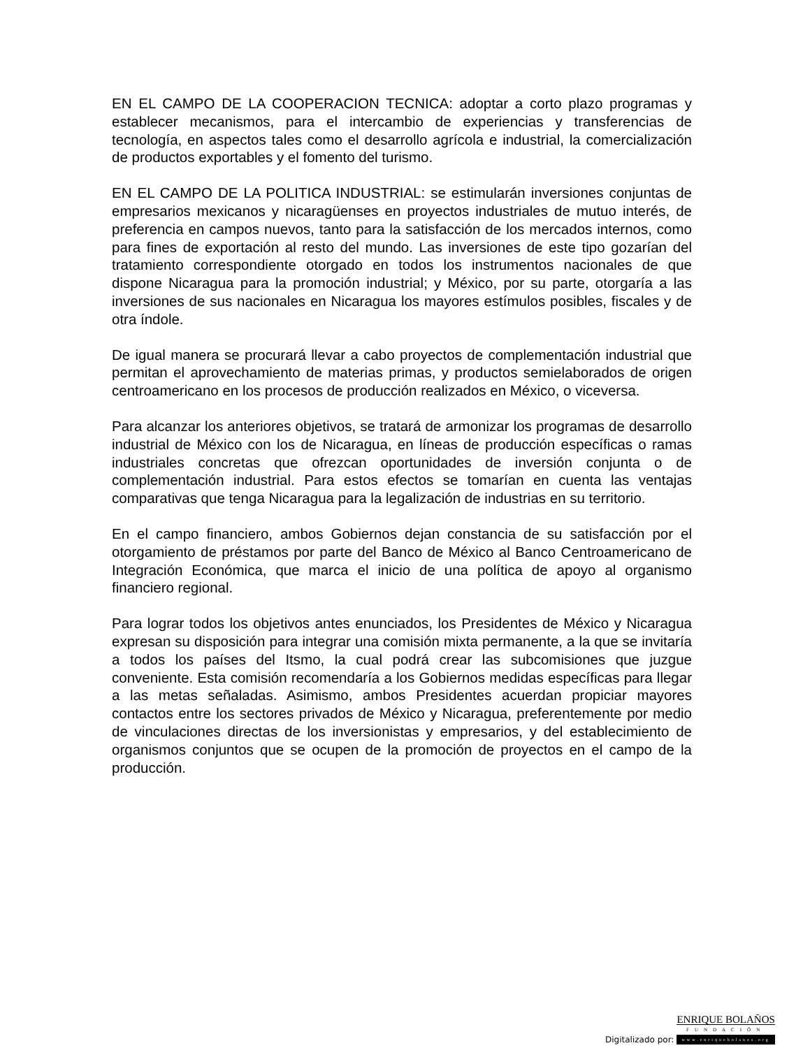EN EL CAMPO DE LA COOPERACION TECNICA: adoptar a corto plazo programas y establecer mecanismos, para el intercambio de experiencias y transferencias de tecnología, en aspectos tales como el desarrollo agrícola e industrial, la comercialización de productos exportables y el fomento del turismo.
EN EL CAMPO DE LA POLITICA INDUSTRIAL: se estimularán inversiones conjuntas de empresarios mexicanos y nicaragüenses en proyectos industriales de mutuo interés, de preferencia en campos nuevos, tanto para la satisfacción de los mercados internos, como para fines de exportación al resto del mundo. Las inversiones de este tipo gozarían del tratamiento correspondiente otorgado en todos los instrumentos nacionales de que dispone Nicaragua para la promoción industrial; y México, por su parte, otorgaría a las inversiones de sus nacionales en Nicaragua los mayores estímulos posibles, fiscales y de otra índole.
De igual manera se procurará llevar a cabo proyectos de complementación industrial que permitan el aprovechamiento de materias primas, y productos semielaborados de origen centroamericano en los procesos de producción realizados en México, o viceversa.
Para alcanzar los anteriores objetivos, se tratará de armonizar los programas de desarrollo industrial de México con los de Nicaragua, en líneas de producción específicas o ramas industriales concretas que ofrezcan oportunidades de inversión conjunta o de complementación industrial. Para estos efectos se tomarían en cuenta las ventajas comparativas que tenga Nicaragua para la legalización de industrias en su territorio.
En el campo financiero, ambos Gobiernos dejan constancia de su satisfacción por el otorgamiento de préstamos por parte del Banco de México al Banco Centroamericano de Integración Económica, que marca el inicio de una política de apoyo al organismo financiero regional.
Para lograr todos los objetivos antes enunciados, los Presidentes de México y Nicaragua expresan su disposición para integrar una comisión mixta permanente, a la que se invitaría a todos los países del Itsmo, la cual podrá crear las subcomisiones que juzgue conveniente. Esta comisión recomendaría a los Gobiernos medidas específicas para llegar a las metas señaladas. Asimismo, ambos Presidentes acuerdan propiciar mayores contactos entre los sectores privados de México y Nicaragua, preferentemente por medio de vinculaciones directas de los inversionistas y empresarios, y del establecimiento de organismos conjuntos que se ocupen de la promoción de proyectos en el campo de la producción.
Digitalizado por:
ENRIQUE BOLAÑOS
FUNDACIÓN
www.enriquebolanos.org